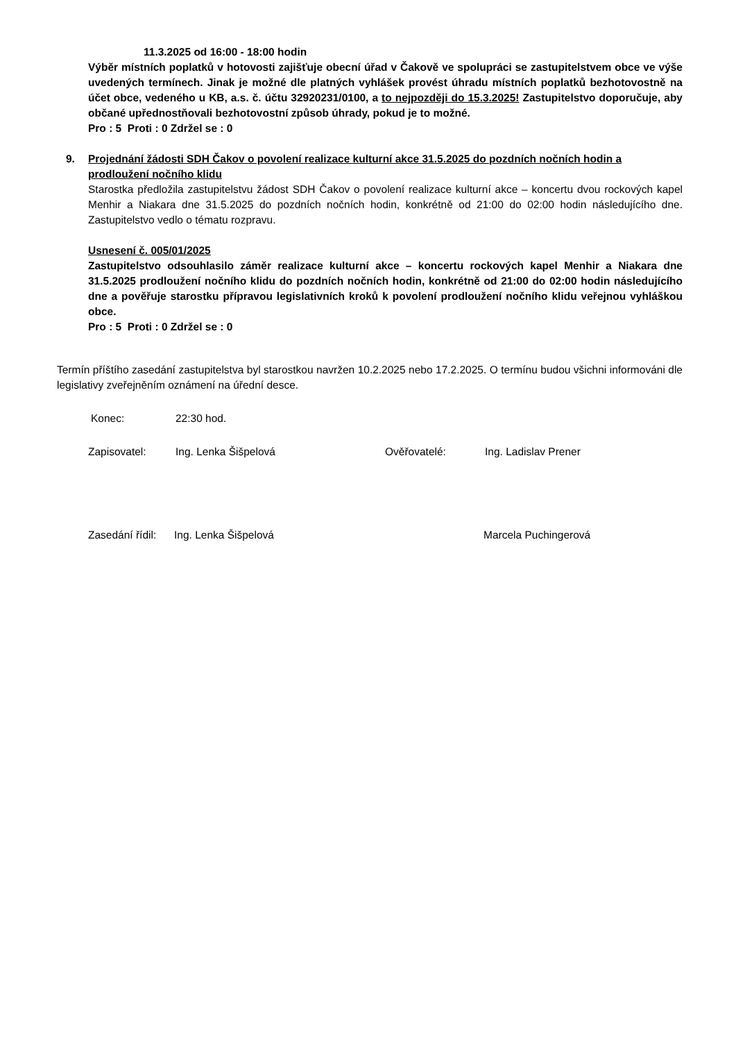11.3.2025 od 16:00 - 18:00 hodin
Výběr místních poplatků v hotovosti zajišťuje obecní úřad v Čakově ve spolupráci se zastupitelstvem obce ve výše uvedených termínech. Jinak je možné dle platných vyhlášek provést úhradu místních poplatků bezhotovostně na účet obce, vedeného u KB, a.s. č. účtu 32920231/0100, a to nejpozději do 15.3.2025! Zastupitelstvo doporučuje, aby občané upřednostňovali bezhotovostní způsob úhrady, pokud je to možné.
Pro : 5 Proti : 0 Zdržel se : 0
9. Projednání žádosti SDH Čakov o povolení realizace kulturní akce 31.5.2025 do pozdních nočních hodin a prodloužení nočního klidu
Starostka předložila zastupitelstvu žádost SDH Čakov o povolení realizace kulturní akce – koncertu dvou rockových kapel Menhir a Niakara dne 31.5.2025 do pozdních nočních hodin, konkrétně od 21:00 do 02:00 hodin následujícího dne. Zastupitelstvo vedlo o tématu rozpravu.
Usnesení č. 005/01/2025
Zastupitelstvo odsouhlasilo záměr realizace kulturní akce – koncertu rockových kapel Menhir a Niakara dne 31.5.2025 prodloužení nočního klidu do pozdních nočních hodin, konkrétně od 21:00 do 02:00 hodin následujícího dne a pověřuje starostku přípravou legislativních kroků k povolení prodloužení nočního klidu veřejnou vyhláškou obce.
Pro : 5 Proti : 0 Zdržel se : 0
Termín příštího zasedání zastupitelstva byl starostkou navržen 10.2.2025 nebo 17.2.2025. O termínu budou všichni informováni dle legislativy zveřejněním oznámení na úřední desce.
Konec: 22:30 hod.
Zapisovatel: Ing. Lenka Šišpelová Ověřovatelé: Ing. Ladislav Prener
Zasedání řídil: Ing. Lenka Šišpelová Marcela Puchingerová